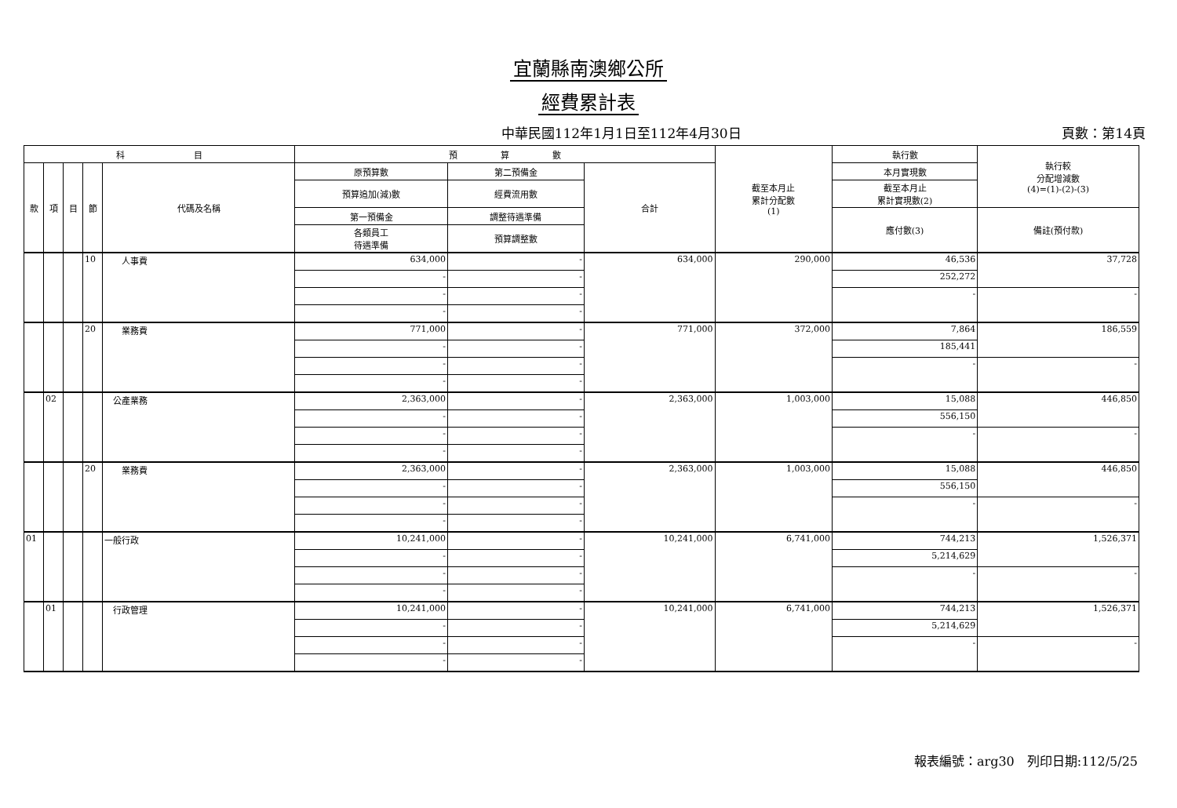宜蘭縣南澳鄉公所
經費累計表
中華民國112年1月1日至112年4月30日 頁數：第14頁
| 科 目 | | | | | 預 算 數 | | | 截至本月止 累計分配數 (1) | 執行數 | 執行較 分配增減數 (4)=(1)-(2)-(3) |
| --- | --- | --- | --- | --- | --- | --- | --- | --- | --- | --- |
| 款 | 項 | 目 | 節 | 代碼及名稱 | 原預算數 | 第二預備金 | 合計 | | 本月實現數 | |
| | | | | | 預算追加(減)數 | 經費流用數 | | | 截至本月止 累計實現數(2) | |
| | | | | | 第一預備金 | 調整待遇準備 | | | 應付數(3) | 備註(預付款) |
| | | | | | 各類員工 待遇準備 | 預算調整數 | | | | |
| | | | 10 | 人事費 | 634,000 | - | 634,000 | 290,000 | 46,536 | 37,728 |
| | | | | | - | - | | | 252,272 | |
| | | | | | - | - | | | - | - |
| | | | | | - | - | | | | |
| | | | 20 | 業務費 | 771,000 | - | 771,000 | 372,000 | 7,864 | 186,559 |
| | | | | | - | - | | | 185,441 | |
| | | | | | - | - | | | - | - |
| | | | | | - | - | | | | |
| | 02 | | | 公產業務 | 2,363,000 | - | 2,363,000 | 1,003,000 | 15,088 | 446,850 |
| | | | | | - | - | | | 556,150 | |
| | | | | | - | - | | | - | - |
| | | | | | - | - | | | | |
| | | | 20 | 業務費 | 2,363,000 | - | 2,363,000 | 1,003,000 | 15,088 | 446,850 |
| | | | | | - | - | | | 556,150 | |
| | | | | | - | - | | | - | - |
| | | | | | - | - | | | | |
| 01 | | | | 一般行政 | 10,241,000 | - | 10,241,000 | 6,741,000 | 744,213 | 1,526,371 |
| | | | | | - | - | | | 5,214,629 | |
| | | | | | - | - | | | - | - |
| | | | | | - | - | | | | |
| | 01 | | | 行政管理 | 10,241,000 | - | 10,241,000 | 6,741,000 | 744,213 | 1,526,371 |
| | | | | | - | - | | | 5,214,629 | |
| | | | | | - | - | | | - | - |
| | | | | | - | - | | | | |
報表編號：arg30　列印日期:112/5/25